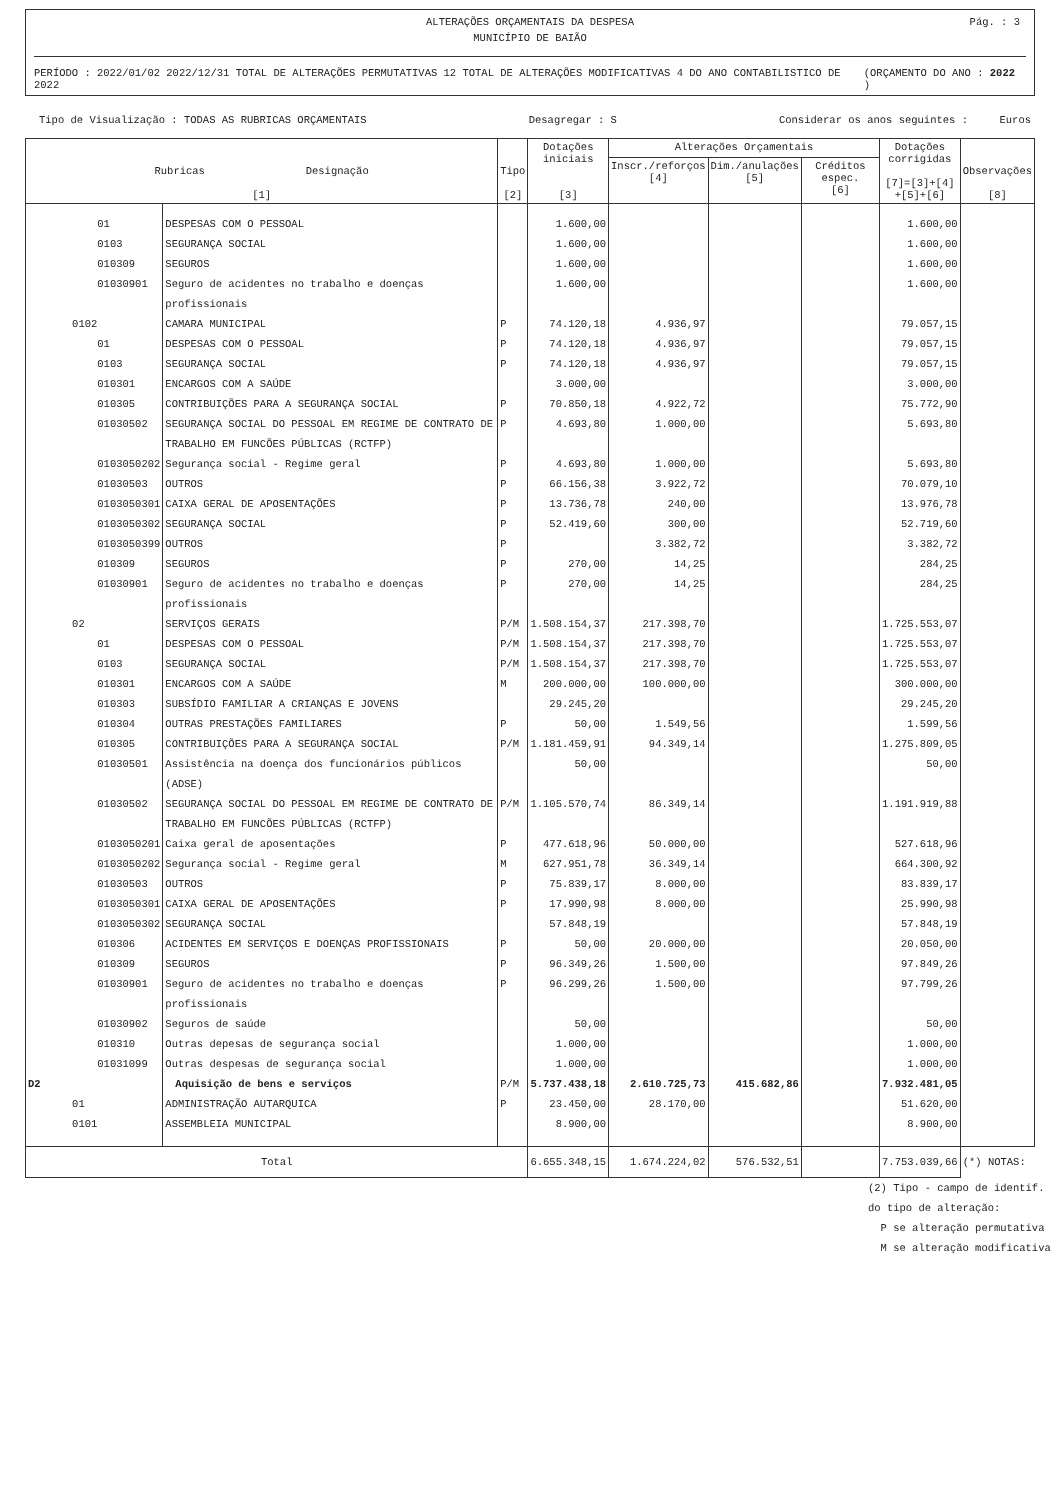ALTERAÇÕES ORÇAMENTAIS DA DESPESA
MUNICÍPIO DE BAIÃO
Pág. : 3
PERÍODO : 2022/01/02 2022/12/31 TOTAL DE ALTERAÇÕES PERMUTATIVAS 12 TOTAL DE ALTERAÇÕES MODIFICATIVAS 4 DO ANO CONTABILISTICO DE 2022 (ORÇAMENTO DO ANO : 2022 )
Tipo de Visualização : TODAS AS RUBRICAS ORÇAMENTAIS Desagregar : S Considerar os anos seguintes : Euros
| Rubricas Designação [1] | | Tipo [2] | Dotações iniciais [3] | Alterações Orçamentais | | | Dotações corrigidas [7]=[3]+[4] +[5]+[6] | Observações [8] |
| --- | --- | --- | --- | --- | --- | --- | --- | --- |
| | | | | Inscr./reforços [4] | Dim./anulações [5] | Créditos espec. [6] | | |
| 01 | DESPESAS COM O PESSOAL | | 1.600,00 | | | | 1.600,00 | |
| 0103 | SEGURANÇA SOCIAL | | 1.600,00 | | | | 1.600,00 | |
| 010309 | SEGUROS | | 1.600,00 | | | | 1.600,00 | |
| 01030901 | Seguro de acidentes no trabalho e doenças profissionais | | 1.600,00 | | | | 1.600,00 | |
| 0102 | CAMARA MUNICIPAL | P | 74.120,18 | 4.936,97 | | | 79.057,15 | |
| 01 | DESPESAS COM O PESSOAL | P | 74.120,18 | 4.936,97 | | | 79.057,15 | |
| 0103 | SEGURANÇA SOCIAL | P | 74.120,18 | 4.936,97 | | | 79.057,15 | |
| 010301 | ENCARGOS COM A SAÚDE | | 3.000,00 | | | | 3.000,00 | |
| 010305 | CONTRIBUIÇÕES PARA A SEGURANÇA SOCIAL | P | 70.850,18 | 4.922,72 | | | 75.772,90 | |
| 01030502 | SEGURANÇA SOCIAL DO PESSOAL EM REGIME DE CONTRATO DE TRABALHO EM FUNCÕES PÚBLICAS (RCTFP) | P | 4.693,80 | 1.000,00 | | | 5.693,80 | |
| 0103050202 | Segurança social - Regime geral | P | 4.693,80 | 1.000,00 | | | 5.693,80 | |
| 01030503 | OUTROS | P | 66.156,38 | 3.922,72 | | | 70.079,10 | |
| 0103050301 | CAIXA GERAL DE APOSENTAÇÕES | P | 13.736,78 | 240,00 | | | 13.976,78 | |
| 0103050302 | SEGURANÇA SOCIAL | P | 52.419,60 | 300,00 | | | 52.719,60 | |
| 0103050399 | OUTROS | P | | 3.382,72 | | | 3.382,72 | |
| 010309 | SEGUROS | P | 270,00 | 14,25 | | | 284,25 | |
| 01030901 | Seguro de acidentes no trabalho e doenças profissionais | P | 270,00 | 14,25 | | | 284,25 | |
| 02 | SERVIÇOS GERAIS | P/M | 1.508.154,37 | 217.398,70 | | | 1.725.553,07 | |
| 01 | DESPESAS COM O PESSOAL | P/M | 1.508.154,37 | 217.398,70 | | | 1.725.553,07 | |
| 0103 | SEGURANÇA SOCIAL | P/M | 1.508.154,37 | 217.398,70 | | | 1.725.553,07 | |
| 010301 | ENCARGOS COM A SAÚDE | M | 200.000,00 | 100.000,00 | | | 300.000,00 | |
| 010303 | SUBSÍDIO FAMILIAR A CRIANÇAS E JOVENS | | 29.245,20 | | | | 29.245,20 | |
| 010304 | OUTRAS PRESTAÇÕES FAMILIARES | P | 50,00 | 1.549,56 | | | 1.599,56 | |
| 010305 | CONTRIBUIÇÕES PARA A SEGURANÇA SOCIAL | P/M | 1.181.459,91 | 94.349,14 | | | 1.275.809,05 | |
| 01030501 | Assistência na doença dos funcionários públicos (ADSE) | | 50,00 | | | | 50,00 | |
| 01030502 | SEGURANÇA SOCIAL DO PESSOAL EM REGIME DE CONTRATO DE TRABALHO EM FUNCÕES PÚBLICAS (RCTFP) | P/M | 1.105.570,74 | 86.349,14 | | | 1.191.919,88 | |
| 0103050201 | Caixa geral de aposentações | P | 477.618,96 | 50.000,00 | | | 527.618,96 | |
| 0103050202 | Segurança social - Regime geral | M | 627.951,78 | 36.349,14 | | | 664.300,92 | |
| 01030503 | OUTROS | P | 75.839,17 | 8.000,00 | | | 83.839,17 | |
| 0103050301 | CAIXA GERAL DE APOSENTAÇÕES | P | 17.990,98 | 8.000,00 | | | 25.990,98 | |
| 0103050302 | SEGURANÇA SOCIAL | | 57.848,19 | | | | 57.848,19 | |
| 010306 | ACIDENTES EM SERVIÇOS E DOENÇAS PROFISSIONAIS | P | 50,00 | 20.000,00 | | | 20.050,00 | |
| 010309 | SEGUROS | P | 96.349,26 | 1.500,00 | | | 97.849,26 | |
| 01030901 | Seguro de acidentes no trabalho e doenças profissionais | P | 96.299,26 | 1.500,00 | | | 97.799,26 | |
| 01030902 | Seguros de saúde | | 50,00 | | | | 50,00 | |
| 010310 | Outras depesas de segurança social | | 1.000,00 | | | | 1.000,00 | |
| 01031099 | Outras despesas de segurança social | | 1.000,00 | | | | 1.000,00 | |
| D2 | Aquisição de bens e serviços | P/M | 5.737.438,18 | 2.610.725,73 | 415.682,86 | | 7.932.481,05 | |
| 01 | ADMINISTRAÇÃO AUTARQUICA | P | 23.450,00 | 28.170,00 | | | 51.620,00 | |
| 0101 | ASSEMBLEIA MUNICIPAL | | 8.900,00 | | | | 8.900,00 | |
| Total | | | 6.655.348,15 | 1.674.224,02 | 576.532,51 | | 7.753.039,66 | (*) NOTAS: |
(2) Tipo - campo de identif.
do tipo de alteração:
P se alteração permutativa
M se alteração modificativa